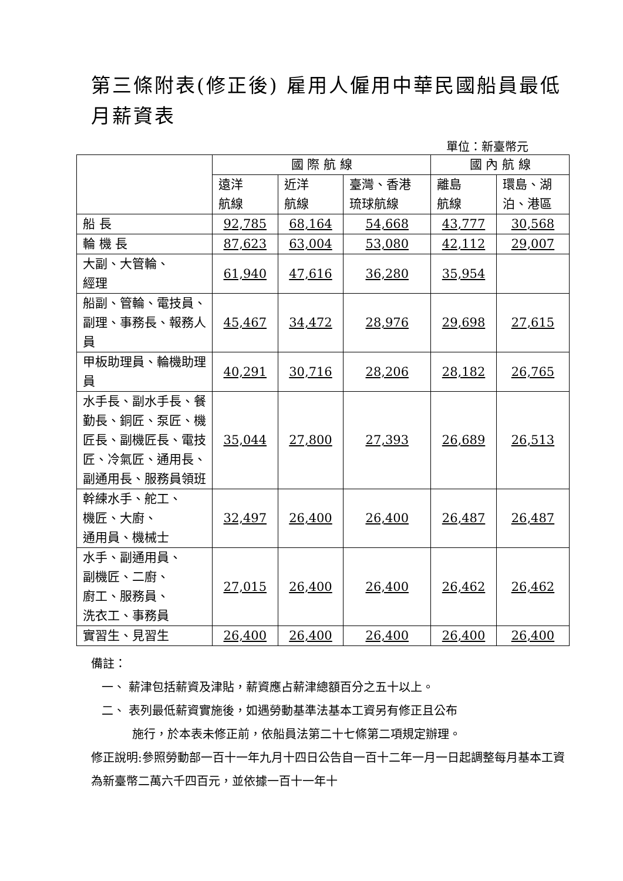第三條附表(修正後) 雇用人僱用中華民國船員最低月薪資表
單位：新臺幣元
| | 國 際 航 線 | | | 國 內 航 線 | |
| --- | --- | --- | --- | --- | --- |
| | 遠洋 航線 | 近洋 航線 | 臺灣、香港 琉球航線 | 離島 航線 | 環島、湖 泊、港區 |
| 船 長 | 92,785 | 68,164 | 54,668 | 43,777 | 30,568 |
| 輪 機 長 | 87,623 | 63,004 | 53,080 | 42,112 | 29,007 |
| 大副、大管輪、 經理 | 61,940 | 47,616 | 36,280 | 35,954 | |
| 船副、管輪、電技員、副理、事務長、報務人員 | 45,467 | 34,472 | 28,976 | 29,698 | 27,615 |
| 甲板助理員、輪機助理員 | 40,291 | 30,716 | 28,206 | 28,182 | 26,765 |
| 水手長、副水手長、餐勤長、銅匠、泵匠、機匠長、副機匠長、電技匠、冷氣匠、通用長、副通用長、服務員領班 | 35,044 | 27,800 | 27,393 | 26,689 | 26,513 |
| 幹練水手、舵工、 機匠、大廚、 通用員、機械士 | 32,497 | 26,400 | 26,400 | 26,487 | 26,487 |
| 水手、副通用員、 副機匠、二廚、 廚工、服務員、 洗衣工、事務員 | 27,015 | 26,400 | 26,400 | 26,462 | 26,462 |
| 實習生、見習生 | 26,400 | 26,400 | 26,400 | 26,400 | 26,400 |
備註：
一、 薪津包括薪資及津貼，薪資應占薪津總額百分之五十以上。
二、 表列最低薪資實施後，如遇勞動基準法基本工資另有修正且公布
施行，於本表未修正前，依船員法第二十七條第二項規定辦理。
修正說明:參照勞動部一百十一年九月十四日公告自一百十二年一月一日起調整每月基本工資為新臺幣二萬六千四百元，並依據一百十一年十